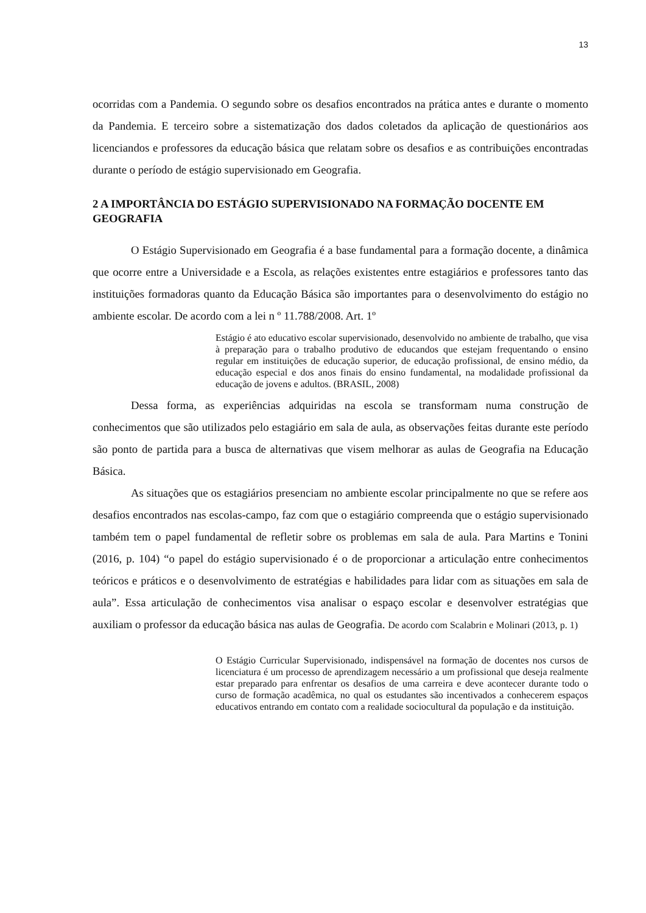13
ocorridas com a Pandemia. O segundo sobre os desafios encontrados na prática antes e durante o momento da Pandemia. E terceiro sobre a sistematização dos dados coletados da aplicação de questionários aos licenciandos e professores da educação básica que relatam sobre os desafios e as contribuições encontradas durante o período de estágio supervisionado em Geografia.
2 A IMPORTÂNCIA DO ESTÁGIO SUPERVISIONADO NA FORMAÇÃO DOCENTE EM GEOGRAFIA
O Estágio Supervisionado em Geografia é a base fundamental para a formação docente, a dinâmica que ocorre entre a Universidade e a Escola, as relações existentes entre estagiários e professores tanto das instituições formadoras quanto da Educação Básica são importantes para o desenvolvimento do estágio no ambiente escolar. De acordo com a lei n º 11.788/2008. Art. 1º
Estágio é ato educativo escolar supervisionado, desenvolvido no ambiente de trabalho, que visa à preparação para o trabalho produtivo de educandos que estejam frequentando o ensino regular em instituições de educação superior, de educação profissional, de ensino médio, da educação especial e dos anos finais do ensino fundamental, na modalidade profissional da educação de jovens e adultos. (BRASIL, 2008)
Dessa forma, as experiências adquiridas na escola se transformam numa construção de conhecimentos que são utilizados pelo estagiário em sala de aula, as observações feitas durante este período são ponto de partida para a busca de alternativas que visem melhorar as aulas de Geografia na Educação Básica.
As situações que os estagiários presenciam no ambiente escolar principalmente no que se refere aos desafios encontrados nas escolas-campo, faz com que o estagiário compreenda que o estágio supervisionado também tem o papel fundamental de refletir sobre os problemas em sala de aula. Para Martins e Tonini (2016, p. 104) “o papel do estágio supervisionado é o de proporcionar a articulação entre conhecimentos teóricos e práticos e o desenvolvimento de estratégias e habilidades para lidar com as situações em sala de aula”. Essa articulação de conhecimentos visa analisar o espaço escolar e desenvolver estratégias que auxiliam o professor da educação básica nas aulas de Geografia. De acordo com Scalabrin e Molinari (2013, p. 1)
O Estágio Curricular Supervisionado, indispensável na formação de docentes nos cursos de licenciatura é um processo de aprendizagem necessário a um profissional que deseja realmente estar preparado para enfrentar os desafios de uma carreira e deve acontecer durante todo o curso de formação acadêmica, no qual os estudantes são incentivados a conhecerem espaços educativos entrando em contato com a realidade sociocultural da população e da instituição.